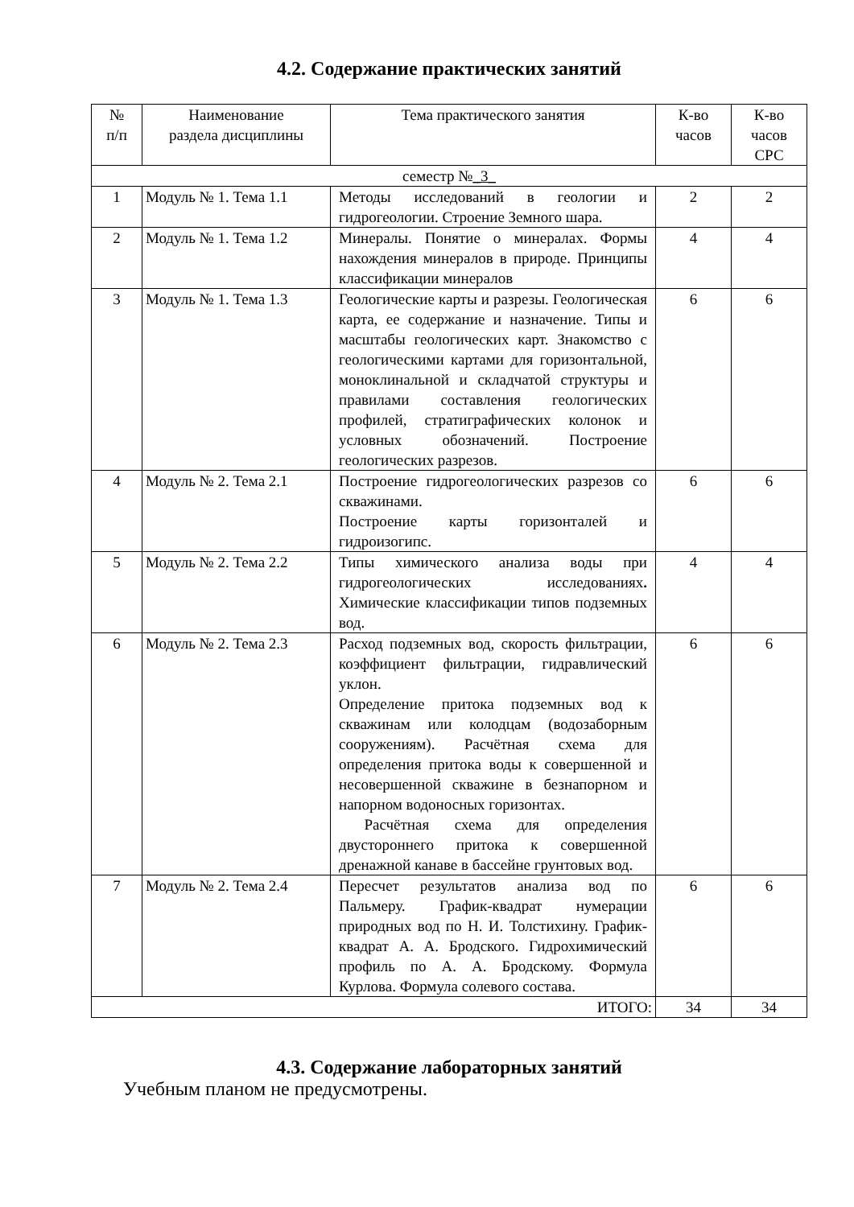4.2. Содержание практических занятий
| № п/п | Наименование раздела дисциплины | Тема практического занятия | К-во часов | К-во часов СРС |
| --- | --- | --- | --- | --- |
| семестр № _3_ | | | | |
| 1 | Модуль № 1. Тема 1.1 | Методы исследований в геологии и гидрогеологии. Строение Земного шара. | 2 | 2 |
| 2 | Модуль № 1. Тема 1.2 | Минералы. Понятие о минералах. Формы нахождения минералов в природе. Принципы классификации минералов | 4 | 4 |
| 3 | Модуль № 1. Тема 1.3 | Геологические карты и разрезы. Геологическая карта, ее содержание и назначение. Типы и масштабы геологических карт. Знакомство с геологическими картами для горизонтальной, моноклинальной и складчатой структуры и правилами составления геологических профилей, стратиграфических колонок и условных обозначений. Построение геологических разрезов. | 6 | 6 |
| 4 | Модуль № 2. Тема 2.1 | Построение гидрогеологических разрезов со скважинами. Построение карты горизонталей и гидроизогипс. | 6 | 6 |
| 5 | Модуль № 2. Тема 2.2 | Типы химического анализа воды при гидрогеологических исследованиях . Химические классификации типов подземных вод. | 4 | 4 |
| 6 | Модуль № 2. Тема 2.3 | Расход подземных вод, скорость фильтрации, коэффициент фильтрации, гидравлический уклон. Определение притока подземных вод к скважинам или колодцам (водозаборным сооружениям). Расчётная схема для определения притока воды к совершенной и несовершенной скважине в безнапорном и напорном водоносных горизонтах. Расчётная схема для определения двустороннего притока к совершенной дренажной канаве в бассейне грунтовых вод. | 6 | 6 |
| 7 | Модуль № 2. Тема 2.4 | Пересчет результатов анализа вод по Пальмеру. График-квадрат нумерации природных вод по Н. И. Толстихину. График-квадрат А. А. Бродского. Гидрохимический профиль по А. А. Бродскому. Формула Курлова. Формула солевого состава. | 6 | 6 |
| ИТОГО: | | | 34 | 34 |
4.3. Содержание лабораторных занятий
Учебным планом не предусмотрены.